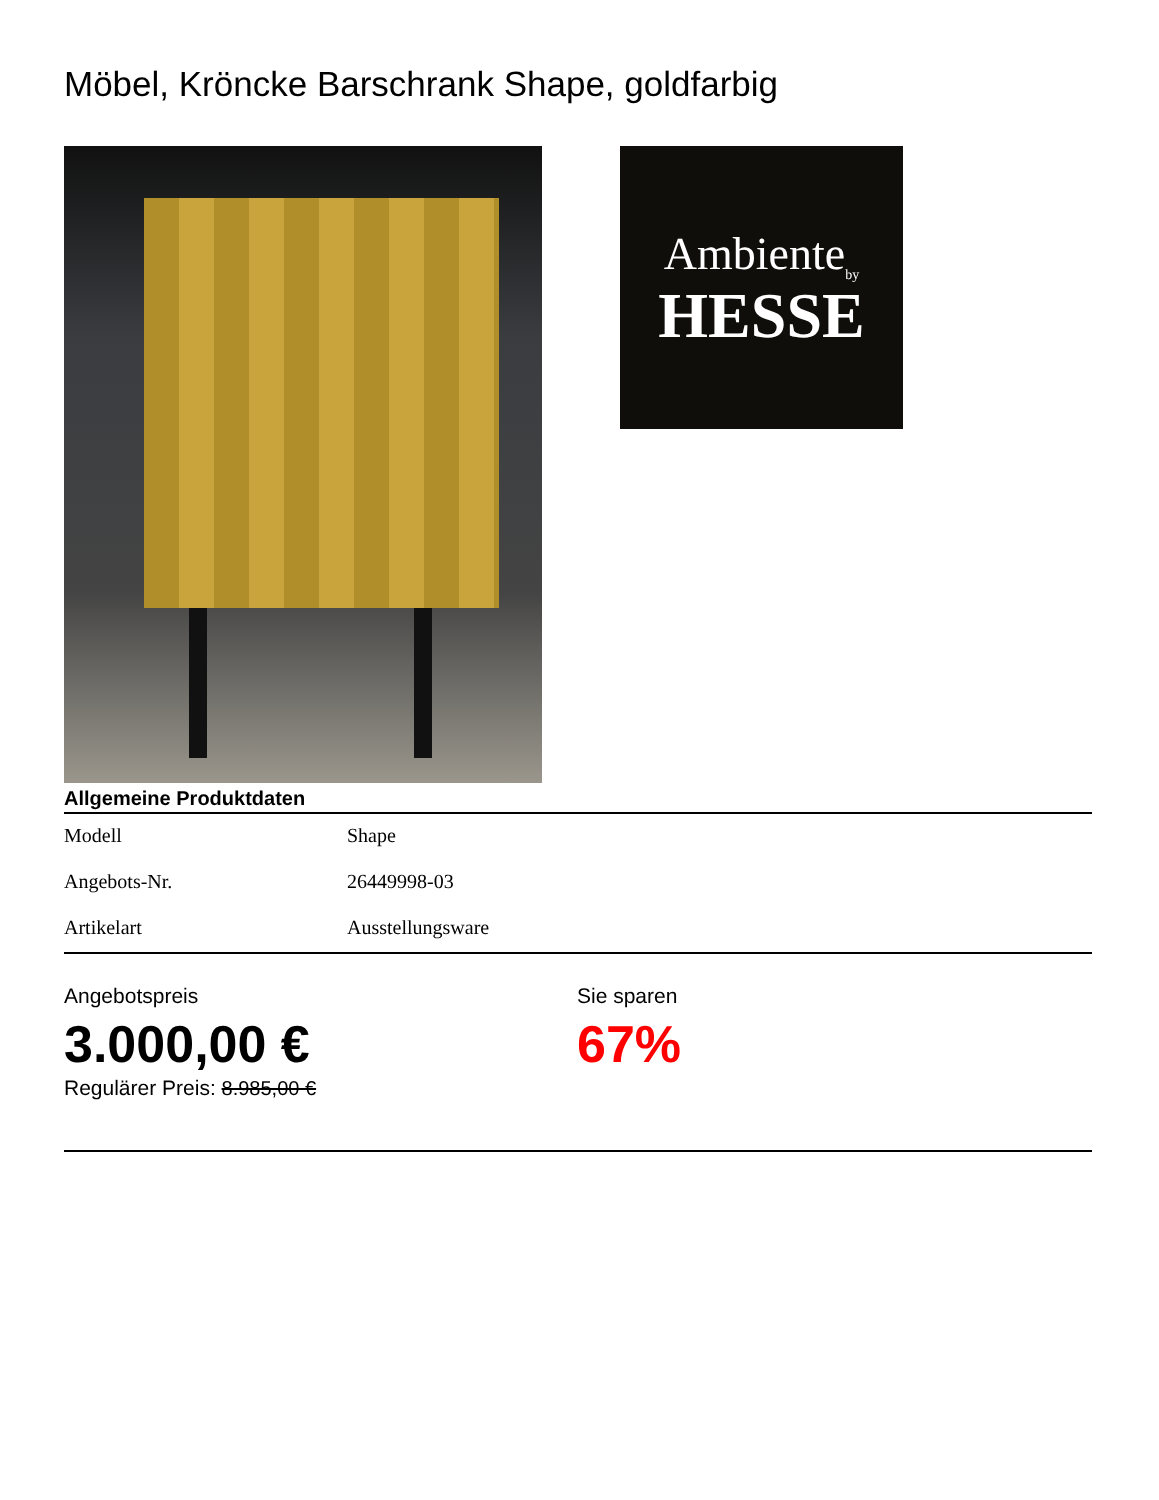Möbel, Kröncke Barschrank Shape, goldfarbig
Ambiente<sub>by</sub>
HESSE
Allgemeine Produktdaten
| Modell | Shape |
| Angebots-Nr. | 26449998-03 |
| Artikelart | Ausstellungsware |
Angebotspreis
3.000,00 €
Regulärer Preis: 8.985,00 €
Sie sparen
67%